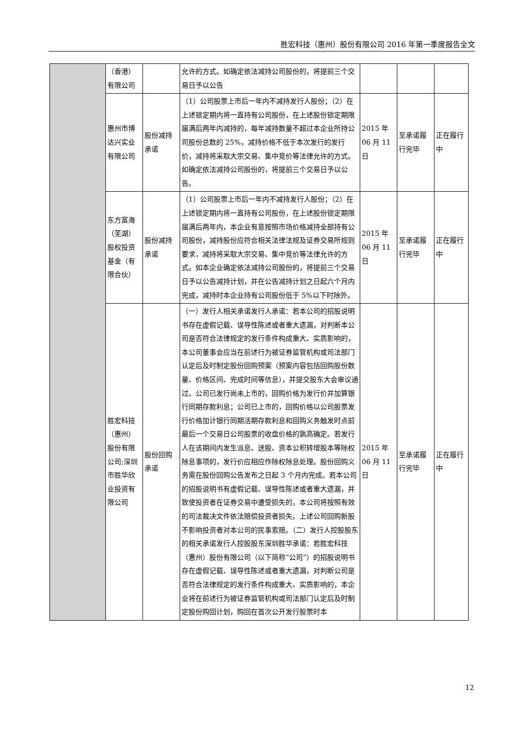胜宏科技（惠州）股份有限公司 2016 年第一季度报告全文
| | （香港）有限公司 | | 允许的方式。如确定依法减持公司股份的，将提前三个交易日予以公告 | | | |
| | 惠州市博达兴实业有限公司 | 股份减持承诺 | （1）公司股票上市后一年内不减持发行人股份；（2）在上述锁定期内将一直持有公司股份，在上述股份锁定期限届满后两年内减持的，每年减持数量不超过本企业所持公司股份总数的 25%，减持价格不低于本次发行的发行价，减持将采取大宗交易、集中竞价等法律允许的方式。如确定依法减持公司股份的，将提前三个交易日予以公告。 | 2015 年 06 月 11 日 | 至承诺履行完毕 | 正在履行中 |
| | 东方富海（芜湖）股权投资基金（有限合伙） | 股份减持承诺 | （1）公司股票上市后一年内不减持发行人股份；（2）在上述锁定期内将一直持有公司股份，在上述股份锁定期限届满后两年内，本企业有意按照市场价格减持全部持有公司股份，减持股份应符合相关法律法规及证券交易所规则要求，减持将采取大宗交易、集中竞价等法律允许的方式。如本企业确定依法减持公司股份的，将提前三个交易日予以公告减持计划，并在公告减持计划之日起六个月内完成，减持时本企业持有公司股份低于 5%以下时除外。 | 2015 年 06 月 11 日 | 至承诺履行完毕 | 正在履行中 |
| | 胜宏科技（惠州）股份有限公司;深圳市胜华欣业投资有限公司 | 股份回购承诺 | （一）发行人相关承诺发行人承诺：若本公司的招股说明书存在虚假记载、误导性陈述或者重大遗漏，对判断本公司是否符合法律规定的发行条件构成重大、实质影响的，本公司董事会应当在前述行为被证券监管机构或司法部门认定后及时制定股份回购预案（预案内容包括回购股份数量、价格区间、完成时间等信息），并提交股东大会审议通过。公司已发行尚未上市的，回购价格为发行价并加算银行同期存款利息；公司已上市的，回购价格以公司股票发行价格加计银行同期活期存款利息和回购义务触发时点前最后一个交易日公司股票的收盘价格的孰高确定。若发行人在该期间内发生派息、送股、资本公积转增股本等除权除息事项的，发行价应相应作除权除息处理。股份回购义务需在股份回购公告发布之日起 3 个月内完成。若本公司的招股说明书有虚假记载、误导性陈述或者重大遗漏，并致使投资者在证券交易中遭受损失的，本公司将按照有效的司法裁决文件依法赔偿投资者损失。上述公司回购新股不影响投资者对本公司的民事索赔。（二）发行人控股股东的相关承诺发行人控股股东深圳胜华承诺：若胜宏科技（惠州）股份有限公司（以下简称“公司”）的招股说明书存在虚假记载、误导性陈述或者重大遗漏，对判断公司是否符合法律规定的发行条件构成重大、实质影响的，本企业将在前述行为被证券监管机构或司法部门认定后及时制定股份购回计划，购回在首次公开发行股票时本 | 2015 年 06 月 11 日 | 至承诺履行完毕 | 正在履行中 |
12